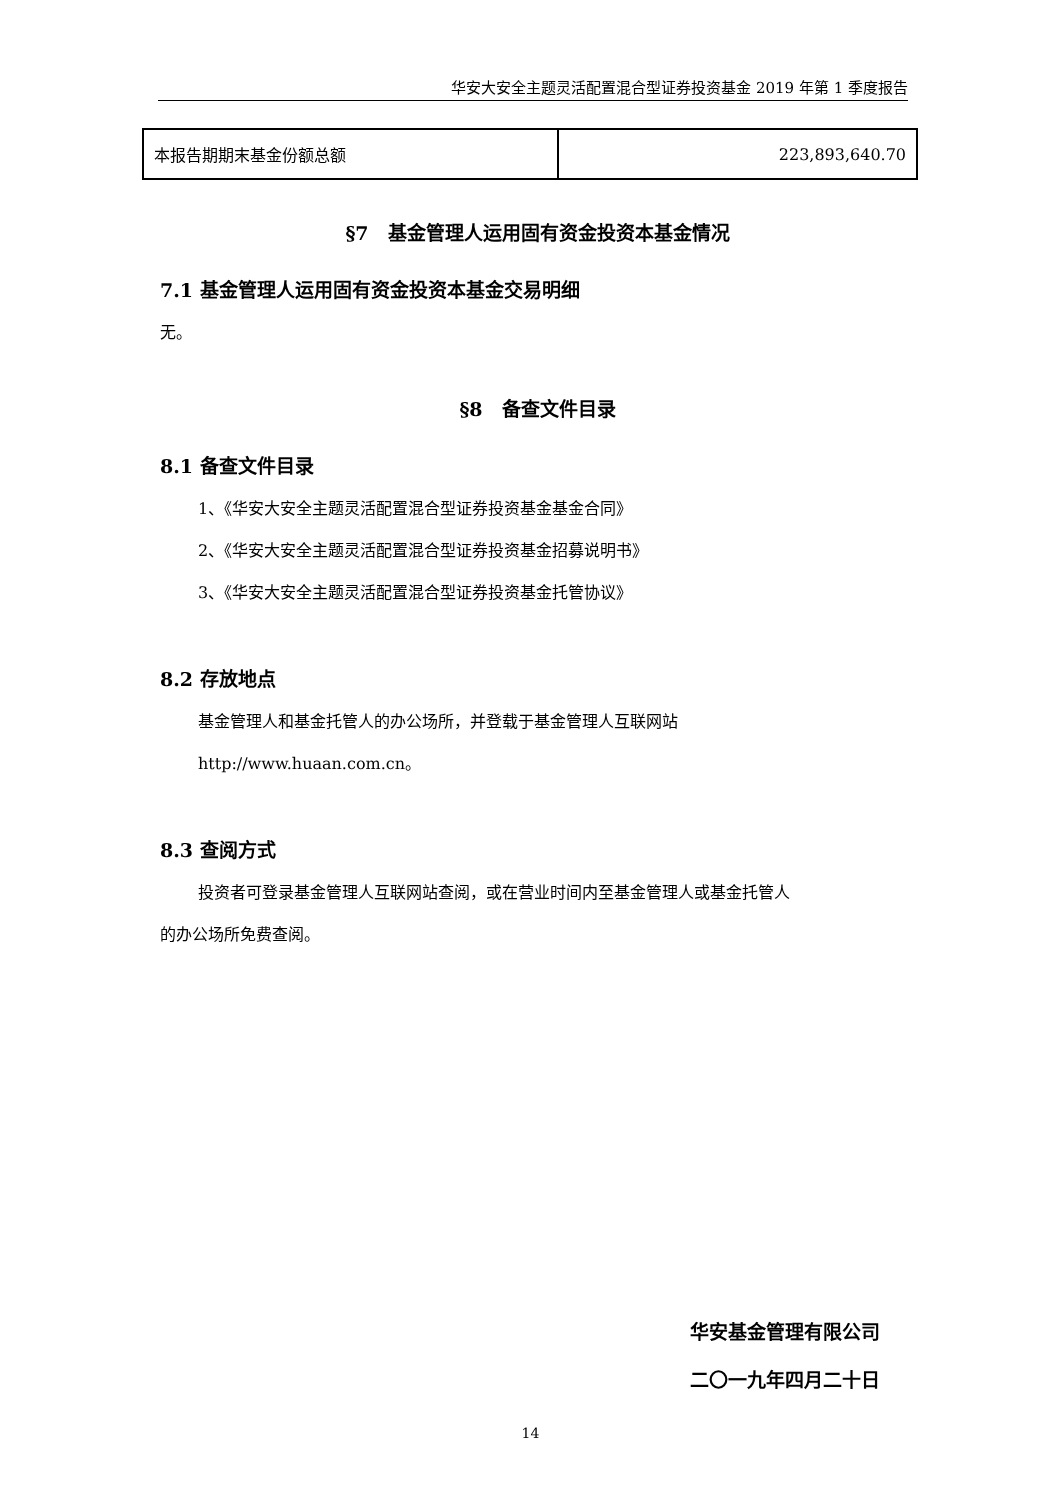华安大安全主题灵活配置混合型证券投资基金 2019 年第 1 季度报告
| 本报告期期末基金份额总额 | 223,893,640.70 |
§7　基金管理人运用固有资金投资本基金情况
7.1 基金管理人运用固有资金投资本基金交易明细
无。
§8　备查文件目录
8.1 备查文件目录
1、《华安大安全主题灵活配置混合型证券投资基金基金合同》
2、《华安大安全主题灵活配置混合型证券投资基金招募说明书》
3、《华安大安全主题灵活配置混合型证券投资基金托管协议》
8.2 存放地点
基金管理人和基金托管人的办公场所，并登载于基金管理人互联网站
http://www.huaan.com.cn。
8.3 查阅方式
投资者可登录基金管理人互联网站查阅，或在营业时间内至基金管理人或基金托管人
的办公场所免费查阅。
华安基金管理有限公司
二〇一九年四月二十日
14